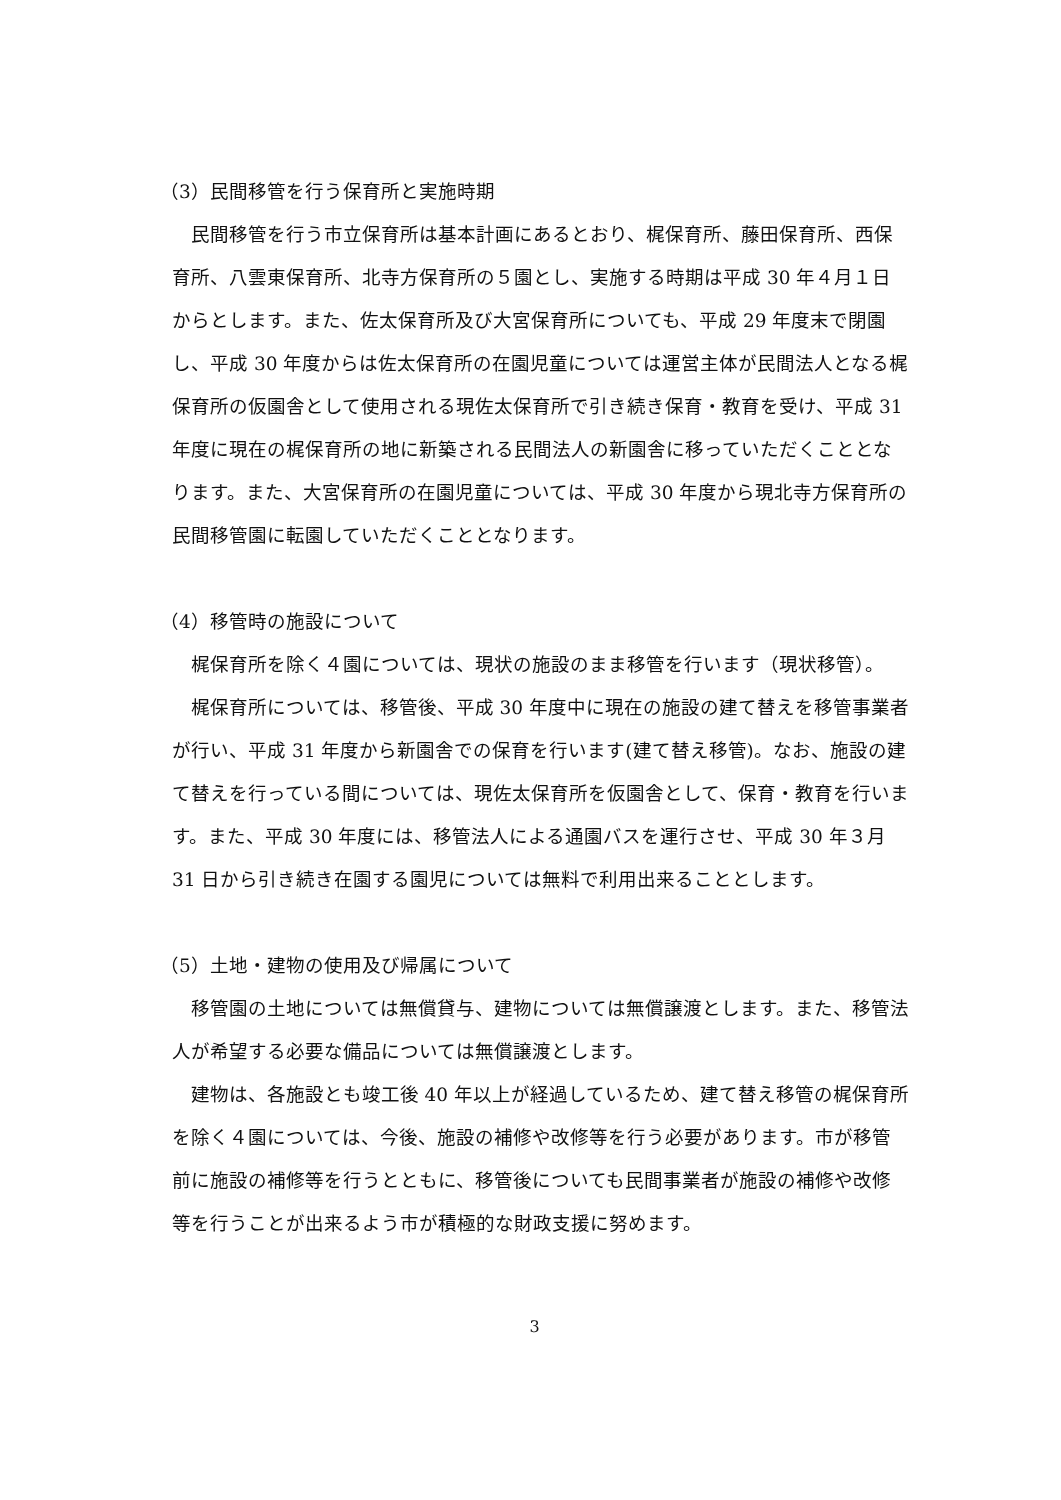（3）民間移管を行う保育所と実施時期
民間移管を行う市立保育所は基本計画にあるとおり、梶保育所、藤田保育所、西保育所、八雲東保育所、北寺方保育所の５園とし、実施する時期は平成 30 年４月１日からとします。また、佐太保育所及び大宮保育所についても、平成 29 年度末で閉園し、平成 30 年度からは佐太保育所の在園児童については運営主体が民間法人となる梶保育所の仮園舎として使用される現佐太保育所で引き続き保育・教育を受け、平成 31 年度に現在の梶保育所の地に新築される民間法人の新園舎に移っていただくこととなります。また、大宮保育所の在園児童については、平成 30 年度から現北寺方保育所の民間移管園に転園していただくこととなります。
（4）移管時の施設について
梶保育所を除く４園については、現状の施設のまま移管を行います（現状移管）。
梶保育所については、移管後、平成 30 年度中に現在の施設の建て替えを移管事業者が行い、平成 31 年度から新園舎での保育を行います(建て替え移管)。なお、施設の建て替えを行っている間については、現佐太保育所を仮園舎として、保育・教育を行います。また、平成 30 年度には、移管法人による通園バスを運行させ、平成 30 年３月 31 日から引き続き在園する園児については無料で利用出来ることとします。
（5）土地・建物の使用及び帰属について
移管園の土地については無償貸与、建物については無償譲渡とします。また、移管法人が希望する必要な備品については無償譲渡とします。
建物は、各施設とも竣工後 40 年以上が経過しているため、建て替え移管の梶保育所を除く４園については、今後、施設の補修や改修等を行う必要があります。市が移管前に施設の補修等を行うとともに、移管後についても民間事業者が施設の補修や改修等を行うことが出来るよう市が積極的な財政支援に努めます。
3